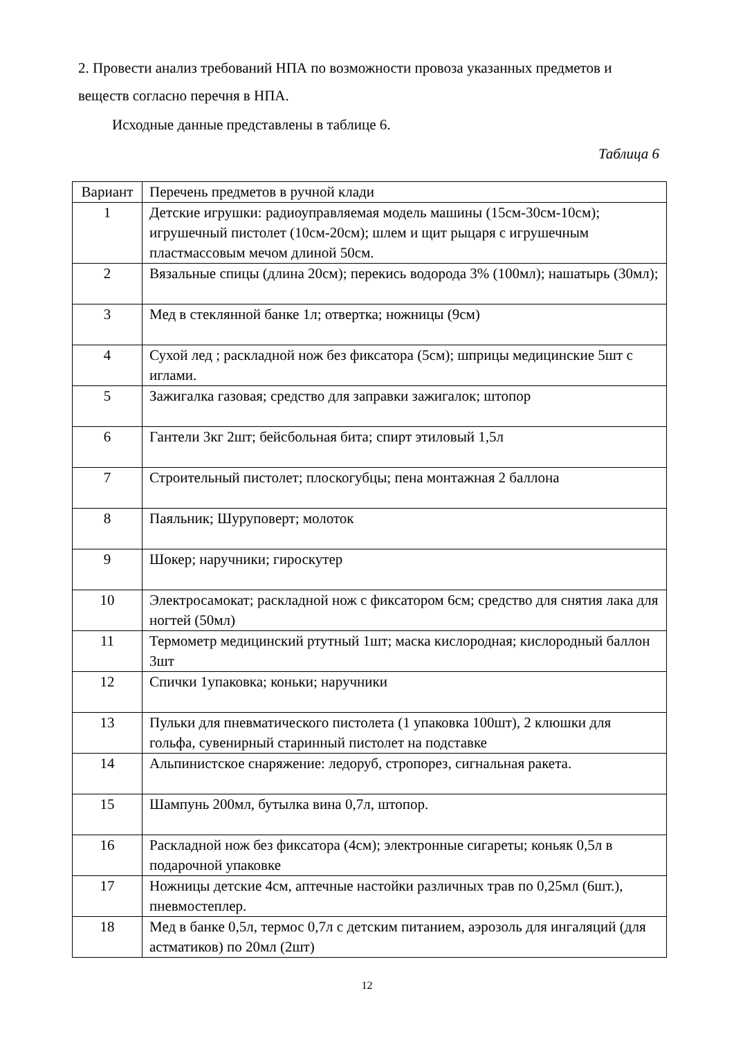2. Провести анализ требований НПА по возможности провоза указанных предметов и веществ согласно перечня в НПА.
Исходные данные представлены в таблице 6.
Таблица 6
| Вариант | Перечень предметов в ручной клади |
| --- | --- |
| 1 | Детские игрушки: радиоуправляемая модель машины (15см-30см-10см); игрушечный пистолет (10см-20см); шлем и щит рыцаря с игрушечным пластмассовым мечом длиной 50см. |
| 2 | Вязальные спицы (длина 20см); перекись водорода 3% (100мл); нашатырь (30мл); |
| 3 | Мед в стеклянной банке 1л; отвертка; ножницы (9см) |
| 4 | Сухой лед ; раскладной нож без фиксатора (5см); шприцы медицинские 5шт с иглами. |
| 5 | Зажигалка газовая; средство для заправки зажигалок; штопор |
| 6 | Гантели 3кг 2шт; бейсбольная бита; спирт этиловый 1,5л |
| 7 | Строительный пистолет; плоскогубцы; пена монтажная 2 баллона |
| 8 | Паяльник; Шуруповерт; молоток |
| 9 | Шокер; наручники; гироскутер |
| 10 | Электросамокат; раскладной нож с фиксатором 6см; средство для снятия лака для ногтей (50мл) |
| 11 | Термометр медицинский ртутный 1шт; маска кислородная; кислородный баллон 3шт |
| 12 | Спички 1упаковка; коньки; наручники |
| 13 | Пульки для пневматического пистолета (1 упаковка 100шт), 2 клюшки для гольфа, сувенирный старинный пистолет на подставке |
| 14 | Альпинистское снаряжение: ледоруб, стропорез, сигнальная ракета. |
| 15 | Шампунь 200мл, бутылка вина 0,7л, штопор. |
| 16 | Раскладной нож без фиксатора (4см); электронные сигареты; коньяк 0,5л в подарочной упаковке |
| 17 | Ножницы детские 4см, аптечные настойки различных трав по 0,25мл (6шт.), пневмостеплер. |
| 18 | Мед в банке 0,5л, термос 0,7л с детским питанием, аэрозоль для ингаляций (для астматиков) по 20мл (2шт) |
12